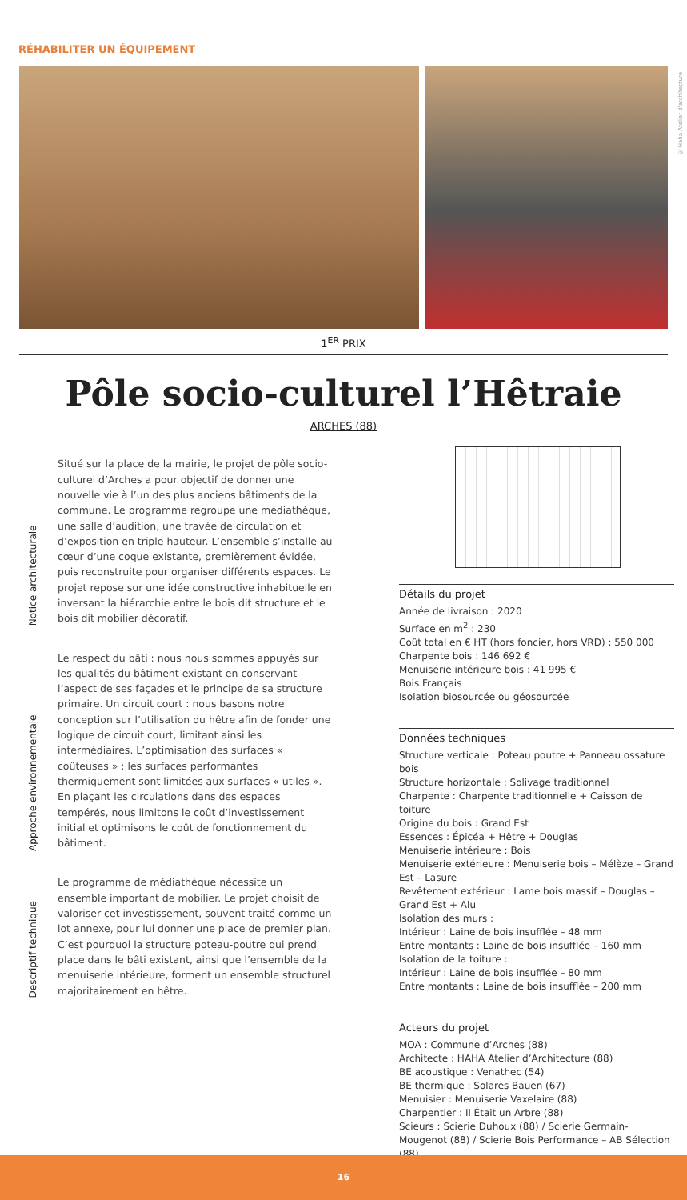RÉHABILITER UN ÉQUIPEMENT
© Haha Atelier d'architecture
1<sup>ER</sup> PRIX
Pôle socio-culturel l’Hêtraie
ARCHES (88)
Notice architecturale
Situé sur la place de la mairie, le projet de pôle socio-culturel d’Arches a pour objectif de donner une nouvelle vie à l’un des plus anciens bâtiments de la commune. Le programme regroupe une médiathèque, une salle d’audition, une travée de circulation et d’exposition en triple hauteur. L’ensemble s’installe au cœur d’une coque existante, premièrement évidée, puis reconstruite pour organiser différents espaces. Le projet repose sur une idée constructive inhabituelle en inversant la hiérarchie entre le bois dit structure et le bois dit mobilier décoratif.
Approche environnementale
Le respect du bâti : nous nous sommes appuyés sur les qualités du bâtiment existant en conservant l’aspect de ses façades et le principe de sa structure primaire. Un circuit court : nous basons notre conception sur l’utilisation du hêtre afin de fonder une logique de circuit court, limitant ainsi les intermédiaires. L’optimisation des surfaces « coûteuses » : les surfaces performantes thermiquement sont limitées aux surfaces « utiles ». En plaçant les circulations dans des espaces tempérés, nous limitons le coût d’investissement initial et optimisons le coût de fonctionnement du bâtiment.
Descriptif technique
Le programme de médiathèque nécessite un ensemble important de mobilier. Le projet choisit de valoriser cet investissement, souvent traité comme un lot annexe, pour lui donner une place de premier plan. C’est pourquoi la structure poteau-poutre qui prend place dans le bâti existant, ainsi que l’ensemble de la menuiserie intérieure, forment un ensemble structurel majoritairement en hêtre.
Détails du projet
Année de livraison : 2020
Surface en m<sup>2</sup> : 230
Coût total en € HT (hors foncier, hors VRD) : 550 000
Charpente bois : 146 692 €
Menuiserie intérieure bois : 41 995 €
Bois Français
Isolation biosourcée ou géosourcée
Données techniques
Structure verticale : Poteau poutre + Panneau ossature bois
Structure horizontale : Solivage traditionnel
Charpente : Charpente traditionnelle + Caisson de toiture
Origine du bois : Grand Est
Essences : Épicéa + Hêtre + Douglas
Menuiserie intérieure : Bois
Menuiserie extérieure : Menuiserie bois – Mélèze – Grand Est – Lasure
Revêtement extérieur : Lame bois massif – Douglas – Grand Est + Alu
Isolation des murs :
Intérieur : Laine de bois insufflée – 48 mm
Entre montants : Laine de bois insufflée – 160 mm
Isolation de la toiture :
Intérieur : Laine de bois insufflée – 80 mm
Entre montants : Laine de bois insufflée – 200 mm
Acteurs du projet
MOA : Commune d’Arches (88)
Architecte : HAHA Atelier d’Architecture (88)
BE acoustique : Venathec (54)
BE thermique : Solares Bauen (67)
Menuisier : Menuiserie Vaxelaire (88)
Charpentier : Il Était un Arbre (88)
Scieurs : Scierie Duhoux (88) / Scierie Germain-Mougenot (88) / Scierie Bois Performance – AB Sélection (88)
16